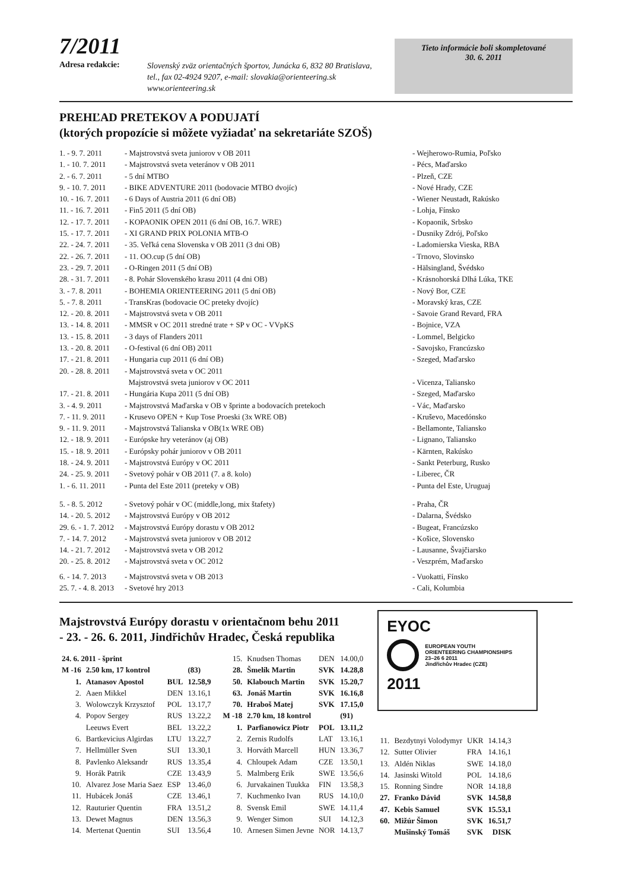7/2011
Adresa redakcie:
Slovenský zväz orientačných športov, Junácka 6, 832 80 Bratislava,
tel., fax 02-4924 9207, e-mail: slovakia@orienteering.sk
www.orienteering.sk
Tieto informácie boli skompletované
30. 6. 2011
PREHĽAD PRETEKOV A PODUJATÍ
(ktorých propozície si môžete vyžiadať na sekretariáte SZOŠ)
| 1. - 9. 7. 2011 | - Majstrovstvá sveta juniorov v OB 2011 | - Wejherowo-Rumia, Poľsko |
| 1. - 10. 7. 2011 | - Majstrovstvá sveta veteránov v OB 2011 | - Pécs, Maďarsko |
| 2. - 6. 7. 2011 | - 5 dní MTBO | - Plzeň, CZE |
| 9. - 10. 7. 2011 | - BIKE ADVENTURE 2011 (bodovacie MTBO dvojíc) | - Nové Hrady, CZE |
| 10. - 16. 7. 2011 | - 6 Days of Austria 2011 (6 dní OB) | - Wiener Neustadt, Rakúsko |
| 11. - 16. 7. 2011 | - Fin5 2011 (5 dní OB) | - Lohja, Fínsko |
| 12. - 17. 7. 2011 | - KOPAONIK OPEN 2011 (6 dní OB, 16.7. WRE) | - Kopaonik, Srbsko |
| 15. - 17. 7. 2011 | - XI GRAND PRIX POLONIA MTB-O | - Dusniky Zdrój, Poľsko |
| 22. - 24. 7. 2011 | - 35. Veľká cena Slovenska v OB 2011 (3 dni OB) | - Ladomierska Vieska, RBA |
| 22. - 26. 7. 2011 | - 11. OO.cup (5 dní OB) | - Trnovo, Slovinsko |
| 23. - 29. 7. 2011 | - O-Ringen 2011 (5 dní OB) | - Hälsingland, Švédsko |
| 28. - 31. 7. 2011 | - 8. Pohár Slovenského krasu 2011 (4 dni OB) | - Krásnohorská Dlhá Lúka, TKE |
| 3. - 7. 8. 2011 | - BOHEMIA ORIENTEERING 2011 (5 dní OB) | - Nový Bor, CZE |
| 5. - 7. 8. 2011 | - TransKras (bodovacie OC preteky dvojíc) | - Moravský kras, CZE |
| 12. - 20. 8. 2011 | - Majstrovstvá sveta v OB 2011 | - Savoie Grand Revard, FRA |
| 13. - 14. 8. 2011 | - MMSR v OC 2011 stredné trate + SP v OC - VVpKS | - Bojnice, VZA |
| 13. - 15. 8. 2011 | - 3 days of Flanders 2011 | - Lommel, Belgicko |
| 13. - 20. 8. 2011 | - O-festival (6 dní OB) 2011 | - Savojsko, Francúzsko |
| 17. - 21. 8. 2011 | - Hungaria cup 2011 (6 dní OB) | - Szeged, Maďarsko |
| 20. - 28. 8. 2011 | - Majstrovstvá sveta v OC 2011 | |
| | Majstrovstvá sveta juniorov v OC 2011 | - Vicenza, Taliansko |
| 17. - 21. 8. 2011 | - Hungária Kupa 2011 (5 dní OB) | - Szeged, Maďarsko |
| 3. - 4. 9. 2011 | - Majstrovstvá Maďarska v OB v šprinte a bodovacích pretekoch | - Vác, Maďarsko |
| 7. - 11. 9. 2011 | - Krusevo OPEN + Kup Tose Proeski (3x WRE OB) | - Kruševo, Macedónsko |
| 9. - 11. 9. 2011 | - Majstrovstvá Talianska v OB(1x WRE OB) | - Bellamonte, Taliansko |
| 12. - 18. 9. 2011 | - Európske hry veteránov (aj OB) | - Lignano, Taliansko |
| 15. - 18. 9. 2011 | - Európsky pohár juniorov v OB 2011 | - Kärnten, Rakúsko |
| 18. - 24. 9. 2011 | - Majstrovstvá Európy v OC 2011 | - Sankt Peterburg, Rusko |
| 24. - 25. 9. 2011 | - Svetový pohár v OB 2011 (7. a 8. kolo) | - Liberec, ČR |
| 1. - 6. 11. 2011 | - Punta del Este 2011 (preteky v OB) | - Punta del Este, Uruguaj |
| 5. - 8. 5. 2012 | - Svetový pohár v OC (middle,long, mix štafety) | - Praha, ČR |
| 14. - 20. 5. 2012 | - Majstrovstvá Európy v OB 2012 | - Dalarna, Švédsko |
| 29. 6. - 1. 7. 2012 | - Majstrovstvá Európy dorastu v OB 2012 | - Bugeat, Francúzsko |
| 7. - 14. 7. 2012 | - Majstrovstvá sveta juniorov v OB 2012 | - Košice, Slovensko |
| 14. - 21. 7. 2012 | - Majstrovstvá sveta v OB 2012 | - Lausanne, Švajčiarsko |
| 20. - 25. 8. 2012 | - Majstrovstvá sveta v OC 2012 | - Veszprém, Maďarsko |
| 6. - 14. 7. 2013 | - Majstrovstvá sveta v OB 2013 | - Vuokatti, Fínsko |
| 25. 7. - 4. 8. 2013 | - Svetové hry 2013 | - Cali, Kolumbia |
Majstrovstvá Európy dorastu v orientačnom behu 2011
- 23. - 26. 6. 2011, Jindřichův Hradec, Česká republika
| 24. 6. 2011 - šprint | | | |
| M -16 | 2.50 km, 17 kontrol | | (83) |
| 1. | Atanasov Apostol | BUL | 12.58,9 |
| 2. | Aaen Mikkel | DEN | 13.16,1 |
| 3. | Wolowczyk Krzysztof | POL | 13.17,7 |
| 4. | Popov Sergey | RUS | 13.22,2 |
| | Leeuws Evert | BEL | 13.22,2 |
| 6. | Bartkevicius Algirdas | LTU | 13.22,7 |
| 7. | Hellmüller Sven | SUI | 13.30,1 |
| 8. | Pavlenko Aleksandr | RUS | 13.35,4 |
| 9. | Horák Patrik | CZE | 13.43,9 |
| 10. | Alvarez Jose Maria Saez | ESP | 13.46,0 |
| 11. | Hubácek Jonáš | CZE | 13.46,1 |
| 12. | Rauturier Quentin | FRA | 13.51,2 |
| 13. | Dewet Magnus | DEN | 13.56,3 |
| 14. | Mertenat Quentin | SUI | 13.56,4 |
| 15. | Knudsen Thomas | DEN | 14.00,0 |
| 28. | Šmelík Martin | SVK | 14.28,8 |
| 50. | Klabouch Martin | SVK | 15.20,7 |
| 63. | Jonáš Martin | SVK | 16.16,8 |
| 70. | Hraboš Matej | SVK | 17.15,0 |
| M -18 | 2.70 km, 18 kontrol | | (91) |
| 1. | Parfianowicz Piotr | POL | 13.11,2 |
| 2. | Zernis Rudolfs | LAT | 13.16,1 |
| 3. | Horváth Marcell | HUN | 13.36,7 |
| 4. | Chloupek Adam | CZE | 13.50,1 |
| 5. | Malmberg Erik | SWE | 13.56,6 |
| 6. | Jurvakainen Tuukka | FIN | 13.58,3 |
| 7. | Kuchmenko Ivan | RUS | 14.10,0 |
| 8. | Svensk Emil | SWE | 14.11,4 |
| 9. | Wenger Simon | SUI | 14.12,3 |
| 10. | Arnesen Simen Jevne | NOR | 14.13,7 |
EYOC
EUROPEAN YOUTH
ORIENTEERING CHAMPIONSHIPS
23–26 6 2011
Jindřichův Hradec (CZE)
2011
| 11. | Bezdytnyi Volodymyr | UKR | 14.14,3 |
| 12. | Sutter Olivier | FRA | 14.16,1 |
| 13. | Aldén Niklas | SWE | 14.18,0 |
| 14. | Jasinski Witold | POL | 14.18,6 |
| 15. | Ronning Sindre | NOR | 14.18,8 |
| 27. | Franko Dávid | SVK | 14.58,8 |
| 47. | Kebis Samuel | SVK | 15.53,1 |
| 60. | Mižúr Šimon | SVK | 16.51,7 |
| | Mušinský Tomáš | SVK | DISK |